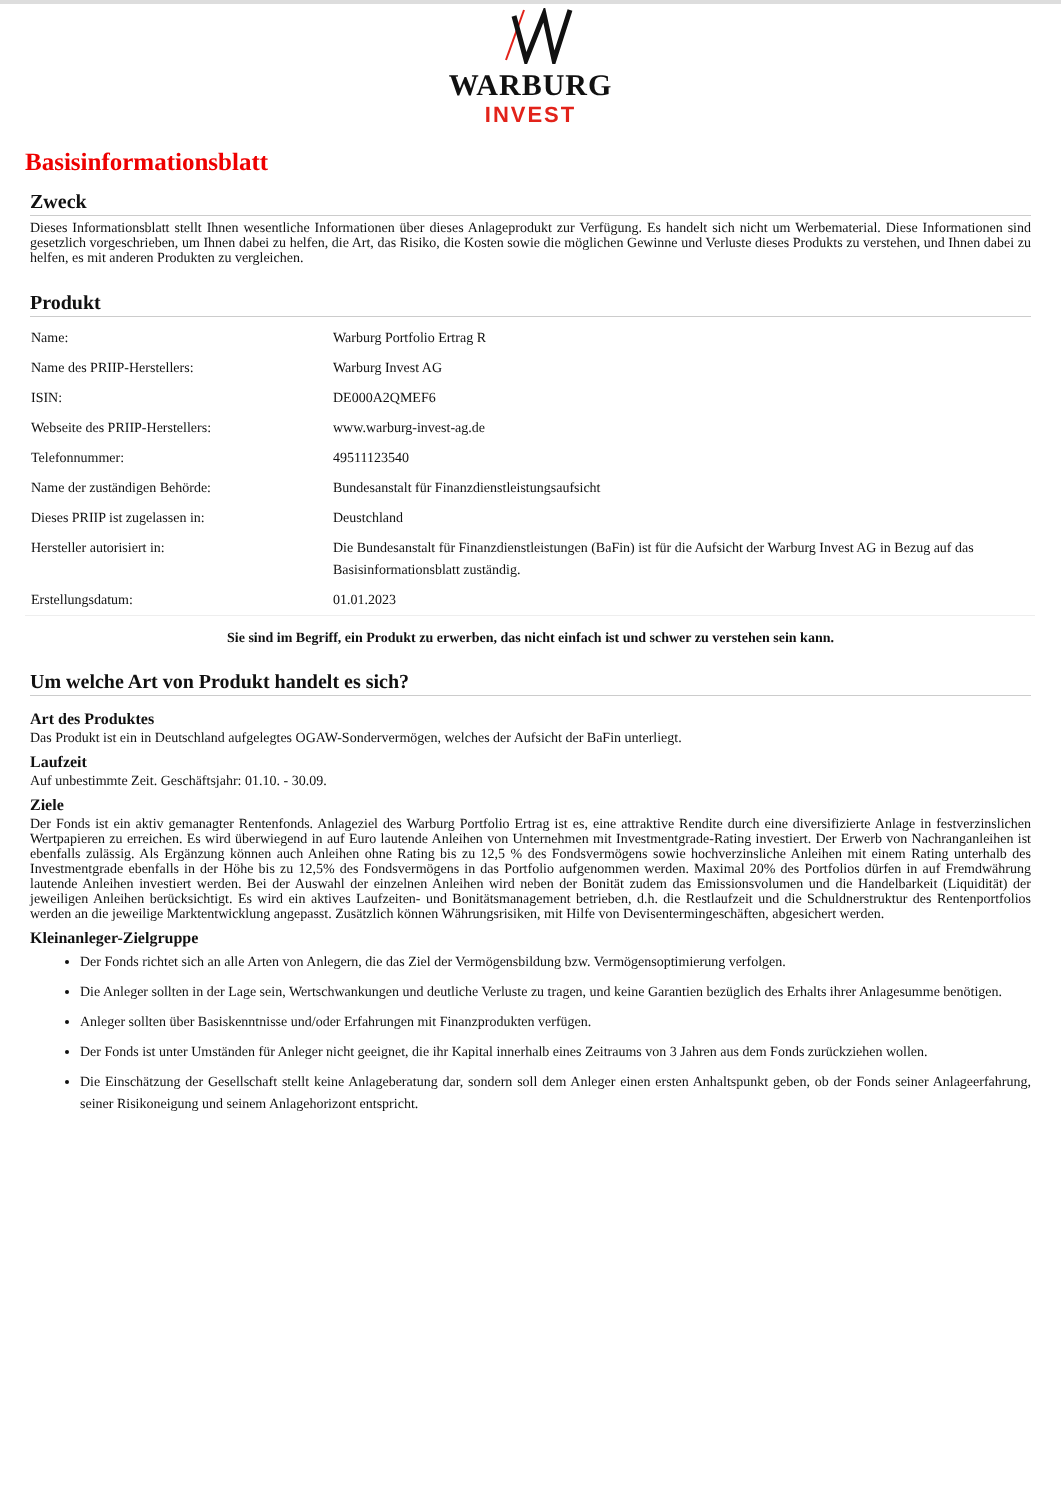WARBURG
INVEST
Basisinformationsblatt
Zweck
Dieses Informationsblatt stellt Ihnen wesentliche Informationen über dieses Anlageprodukt zur Verfügung. Es handelt sich nicht um Werbematerial. Diese Informationen sind gesetzlich vorgeschrieben, um Ihnen dabei zu helfen, die Art, das Risiko, die Kosten sowie die möglichen Gewinne und Verluste dieses Produkts zu verstehen, und Ihnen dabei zu helfen, es mit anderen Produkten zu vergleichen.
Produkt
| Name: | Warburg Portfolio Ertrag R |
| Name des PRIIP-Herstellers: | Warburg Invest AG |
| ISIN: | DE000A2QMEF6 |
| Webseite des PRIIP-Herstellers: | www.warburg-invest-ag.de |
| Telefonnummer: | 49511123540 |
| Name der zuständigen Behörde: | Bundesanstalt für Finanzdienstleistungsaufsicht |
| Dieses PRIIP ist zugelassen in: | Deustchland |
| Hersteller autorisiert in: | Die Bundesanstalt für Finanzdienstleistungen (BaFin) ist für die Aufsicht der Warburg Invest AG in Bezug auf das Basisinformationsblatt zuständig. |
| Erstellungsdatum: | 01.01.2023 |
Sie sind im Begriff, ein Produkt zu erwerben, das nicht einfach ist und schwer zu verstehen sein kann.
Um welche Art von Produkt handelt es sich?
Art des Produktes
Das Produkt ist ein in Deutschland aufgelegtes OGAW-Sondervermögen, welches der Aufsicht der BaFin unterliegt.
Laufzeit
Auf unbestimmte Zeit. Geschäftsjahr: 01.10. - 30.09.
Ziele
Der Fonds ist ein aktiv gemanagter Rentenfonds. Anlageziel des Warburg Portfolio Ertrag ist es, eine attraktive Rendite durch eine diversifizierte Anlage in festverzinslichen Wertpapieren zu erreichen. Es wird überwiegend in auf Euro lautende Anleihen von Unternehmen mit Investmentgrade-Rating investiert. Der Erwerb von Nachranganleihen ist ebenfalls zulässig. Als Ergänzung können auch Anleihen ohne Rating bis zu 12,5 % des Fondsvermögens sowie hochverzinsliche Anleihen mit einem Rating unterhalb des Investmentgrade ebenfalls in der Höhe bis zu 12,5% des Fondsvermögens in das Portfolio aufgenommen werden. Maximal 20% des Portfolios dürfen in auf Fremdwährung lautende Anleihen investiert werden. Bei der Auswahl der einzelnen Anleihen wird neben der Bonität zudem das Emissionsvolumen und die Handelbarkeit (Liquidität) der jeweiligen Anleihen berücksichtigt. Es wird ein aktives Laufzeiten- und Bonitätsmanagement betrieben, d.h. die Restlaufzeit und die Schuldnerstruktur des Rentenportfolios werden an die jeweilige Marktentwicklung angepasst. Zusätzlich können Währungsrisiken, mit Hilfe von Devisentermingeschäften, abgesichert werden.
Kleinanleger-Zielgruppe
Der Fonds richtet sich an alle Arten von Anlegern, die das Ziel der Vermögensbildung bzw. Vermögensoptimierung verfolgen.
Die Anleger sollten in der Lage sein, Wertschwankungen und deutliche Verluste zu tragen, und keine Garantien bezüglich des Erhalts ihrer Anlagesumme benötigen.
Anleger sollten über Basiskenntnisse und/oder Erfahrungen mit Finanzprodukten verfügen.
Der Fonds ist unter Umständen für Anleger nicht geeignet, die ihr Kapital innerhalb eines Zeitraums von 3 Jahren aus dem Fonds zurückziehen wollen.
Die Einschätzung der Gesellschaft stellt keine Anlageberatung dar, sondern soll dem Anleger einen ersten Anhaltspunkt geben, ob der Fonds seiner Anlageerfahrung, seiner Risikoneigung und seinem Anlagehorizont entspricht.